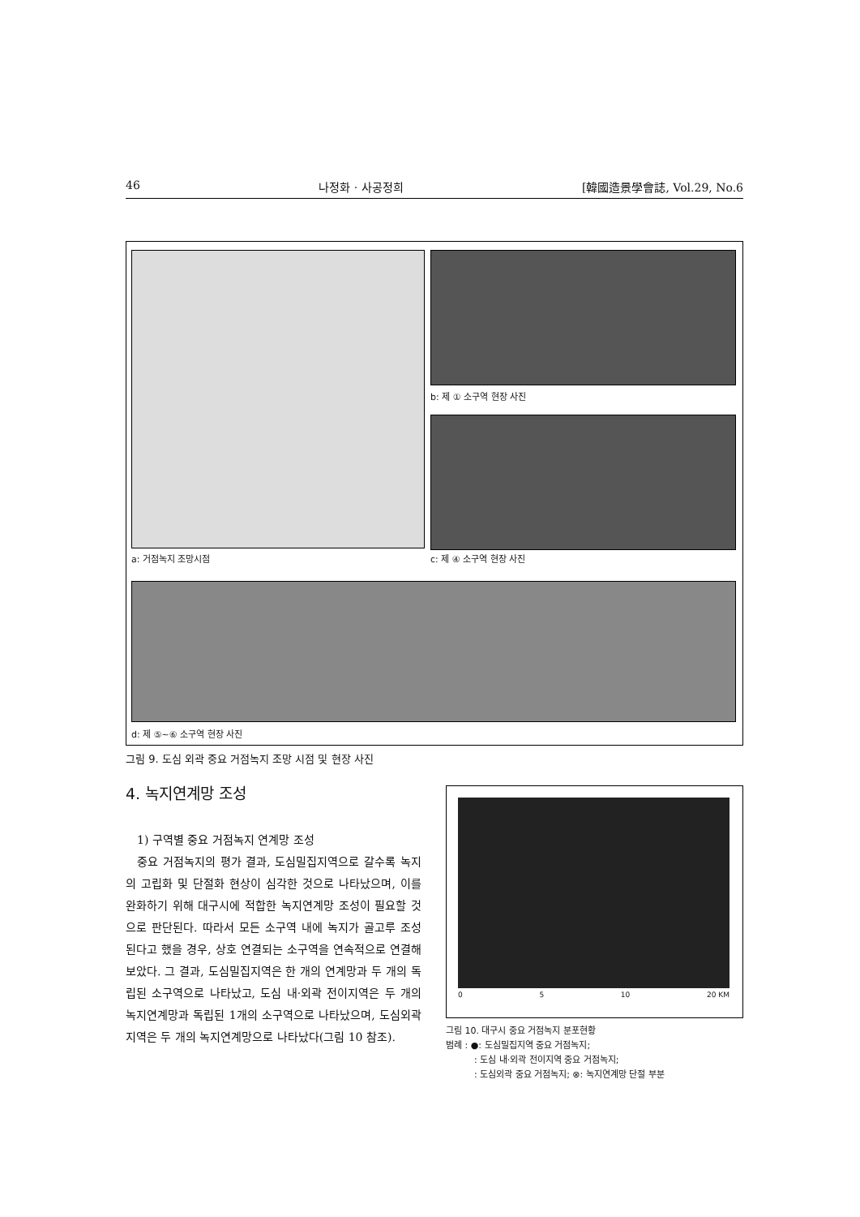46 나정화 · 사공정희 [韓國造景學會誌, Vol.29, No.6
a: 거점녹지 조망시점
b: 제 ① 소구역 현장 사진
c: 제 ④ 소구역 현장 사진
d: 제 ⑤~⑥ 소구역 현장 사진
그림 9. 도심 외곽 중요 거점녹지 조망 시점 및 현장 사진
4. 녹지연계망 조성
1) 구역별 중요 거점녹지 연계망 조성
중요 거점녹지의 평가 결과, 도심밀집지역으로 갈수록 녹지의 고립화 및 단절화 현상이 심각한 것으로 나타났으며, 이를 완화하기 위해 대구시에 적합한 녹지연계망 조성이 필요할 것으로 판단된다. 따라서 모든 소구역 내에 녹지가 골고루 조성된다고 했을 경우, 상호 연결되는 소구역을 연속적으로 연결해 보았다. 그 결과, 도심밀집지역은 한 개의 연계망과 두 개의 독립된 소구역으로 나타났고, 도심 내·외곽 전이지역은 두 개의 녹지연계망과 독립된 1개의 소구역으로 나타났으며, 도심외곽지역은 두 개의 녹지연계망으로 나타났다(그림 10 참조).
0 5 10 20 KM
그림 10. 대구시 중요 거점녹지 분포현황
범례 : ●: 도심밀집지역 중요 거점녹지;
: 도심 내·외곽 전이지역 중요 거점녹지;
: 도심외곽 중요 거점녹지; ⊗: 녹지연계망 단절 부분